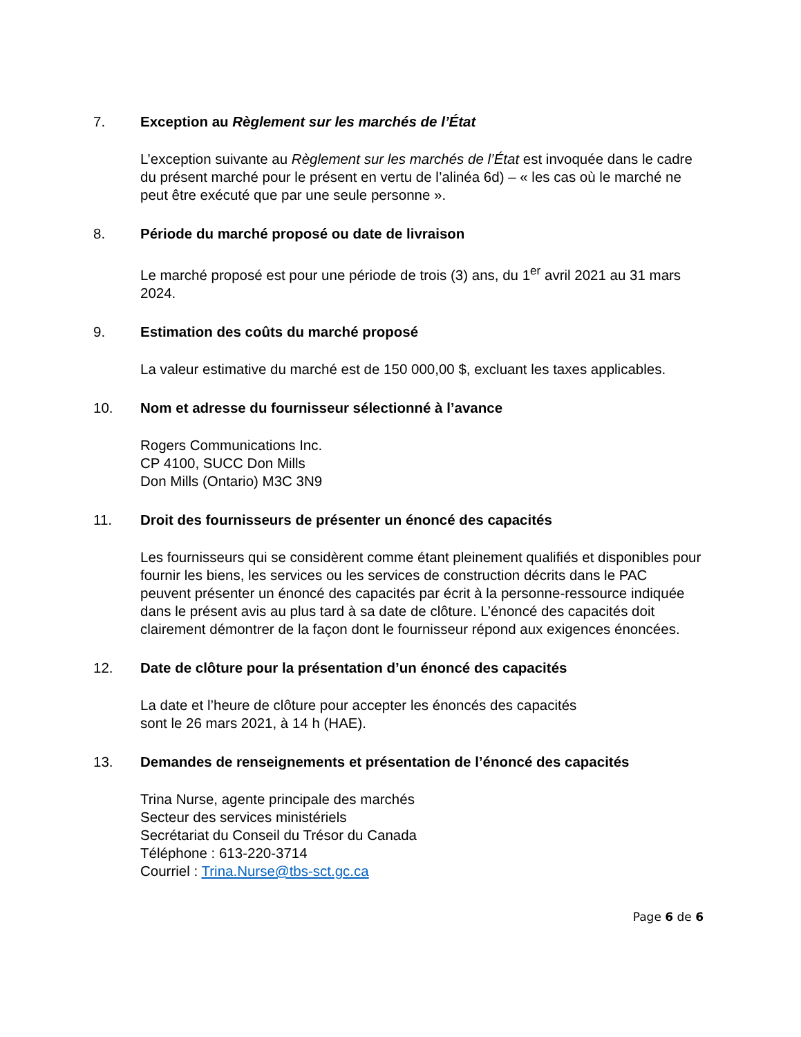7. Exception au Règlement sur les marchés de l’État
L’exception suivante au Règlement sur les marchés de l’État est invoquée dans le cadre du présent marché pour le présent en vertu de l’alinéa 6d) – « les cas où le marché ne peut être exécuté que par une seule personne ».
8. Période du marché proposé ou date de livraison
Le marché proposé est pour une période de trois (3) ans, du 1<sup>er</sup> avril 2021 au 31 mars 2024.
9. Estimation des coûts du marché proposé
La valeur estimative du marché est de 150 000,00 $, excluant les taxes applicables.
10. Nom et adresse du fournisseur sélectionné à l’avance
Rogers Communications Inc.
CP 4100, SUCC Don Mills
Don Mills (Ontario) M3C 3N9
11. Droit des fournisseurs de présenter un énoncé des capacités
Les fournisseurs qui se considèrent comme étant pleinement qualifiés et disponibles pour fournir les biens, les services ou les services de construction décrits dans le PAC peuvent présenter un énoncé des capacités par écrit à la personne-ressource indiquée dans le présent avis au plus tard à sa date de clôture. L’énoncé des capacités doit clairement démontrer de la façon dont le fournisseur répond aux exigences énoncées.
12. Date de clôture pour la présentation d’un énoncé des capacités
La date et l’heure de clôture pour accepter les énoncés des capacités
sont le 26 mars 2021, à 14 h (HAE).
13. Demandes de renseignements et présentation de l’énoncé des capacités
Trina Nurse, agente principale des marchés
Secteur des services ministériels
Secrétariat du Conseil du Trésor du Canada
Téléphone : 613-220-3714
Courriel : Trina.Nurse@tbs-sct.gc.ca
Page 6 de 6